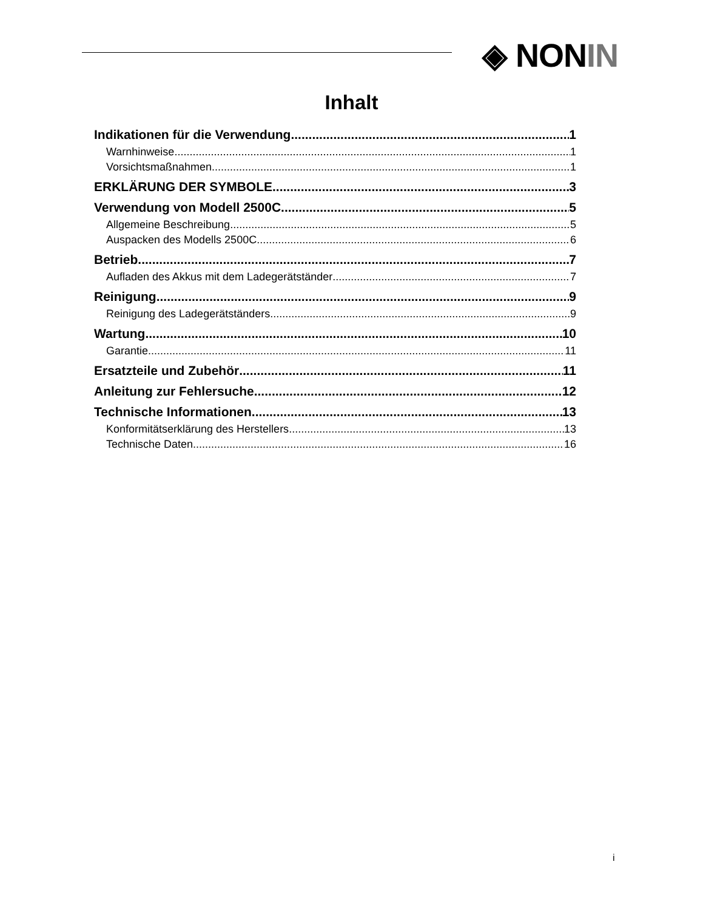◈ NONIN
Inhalt
Indikationen für die Verwendung 1
Warnhinweise 1
Vorsichtsmaßnahmen 1
ERKLÄRUNG DER SYMBOLE 3
Verwendung von Modell 2500C 5
Allgemeine Beschreibung 5
Auspacken des Modells 2500C 6
Betrieb 7
Aufladen des Akkus mit dem Ladegerätständer 7
Reinigung 9
Reinigung des Ladegerätständers 9
Wartung 10
Garantie 11
Ersatzteile und Zubehör 11
Anleitung zur Fehlersuche 12
Technische Informationen 13
Konformitätserklärung des Herstellers 13
Technische Daten 16
i